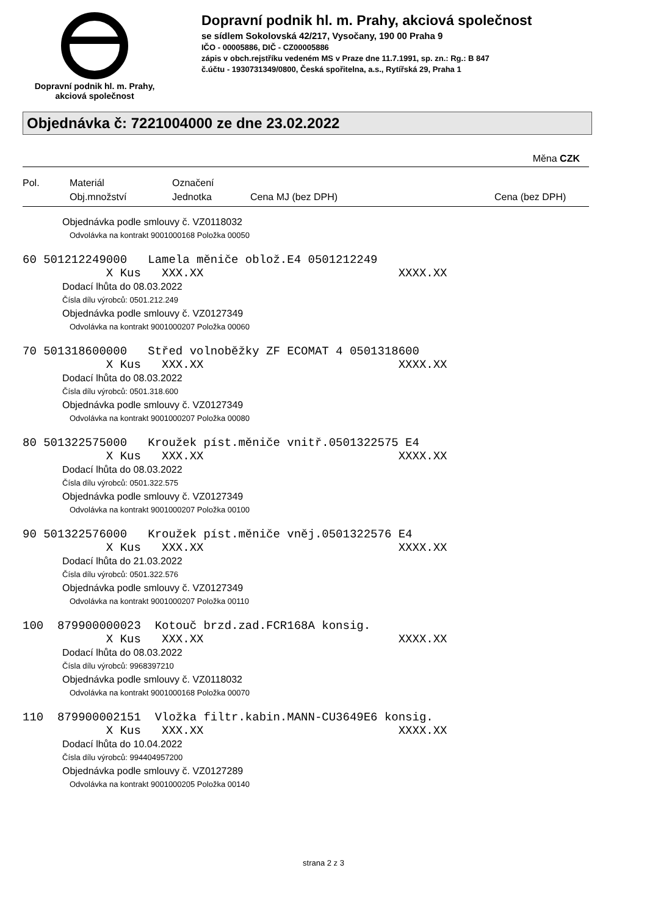Dopravní podnik hl. m. Prahy,
akciová společnost
Dopravní podnik hl. m. Prahy, akciová společnost
se sídlem Sokolovská 42/217, Vysočany, 190 00 Praha 9
IČO - 00005886, DIČ - CZ00005886
zápis v obch.rejstříku vedeném MS v Praze dne 11.7.1991, sp. zn.: Rg.: B 847
č.účtu - 1930731349/0800, Česká spořitelna, a.s., Rytířská 29, Praha 1
Objednávka č: 7221004000 ze dne 23.02.2022
Měna CZK
Pol.
Materiál
Obj.množství
Označení
Jednotka
Cena MJ (bez DPH)
Cena (bez DPH)
Objednávka podle smlouvy č. VZ0118032
Odvolávka na kontrakt 9001000168 Položka 00050
60 501212249000 Lamela měniče oblož.E4 0501212249 X Kus XXX.XX XXXX.XX
Dodací lhůta do 08.03.2022
Čísla dílu výrobců: 0501.212.249
Objednávka podle smlouvy č. VZ0127349
Odvolávka na kontrakt 9001000207 Položka 00060
70 501318600000 Střed volnoběžky ZF ECOMAT 4 0501318600 X Kus XXX.XX XXXX.XX
Dodací lhůta do 08.03.2022
Čísla dílu výrobců: 0501.318.600
Objednávka podle smlouvy č. VZ0127349
Odvolávka na kontrakt 9001000207 Položka 00080
80 501322575000 Kroužek píst.měniče vnitř.0501322575 E4 X Kus XXX.XX XXXX.XX
Dodací lhůta do 08.03.2022
Čísla dílu výrobců: 0501.322.575
Objednávka podle smlouvy č. VZ0127349
Odvolávka na kontrakt 9001000207 Položka 00100
90 501322576000 Kroužek píst.měniče vněj.0501322576 E4 X Kus XXX.XX XXXX.XX
Dodací lhůta do 21.03.2022
Čísla dílu výrobců: 0501.322.576
Objednávka podle smlouvy č. VZ0127349
Odvolávka na kontrakt 9001000207 Položka 00110
100 879900000023 Kotouč brzd.zad.FCR168A konsig. X Kus XXX.XX XXXX.XX
Dodací lhůta do 08.03.2022
Čísla dílu výrobců: 9968397210
Objednávka podle smlouvy č. VZ0118032
Odvolávka na kontrakt 9001000168 Položka 00070
110 879900002151 Vložka filtr.kabin.MANN-CU3649E6 konsig. X Kus XXX.XX XXXX.XX
Dodací lhůta do 10.04.2022
Čísla dílu výrobců: 994404957200
Objednávka podle smlouvy č. VZ0127289
Odvolávka na kontrakt 9001000205 Položka 00140
strana 2 z 3